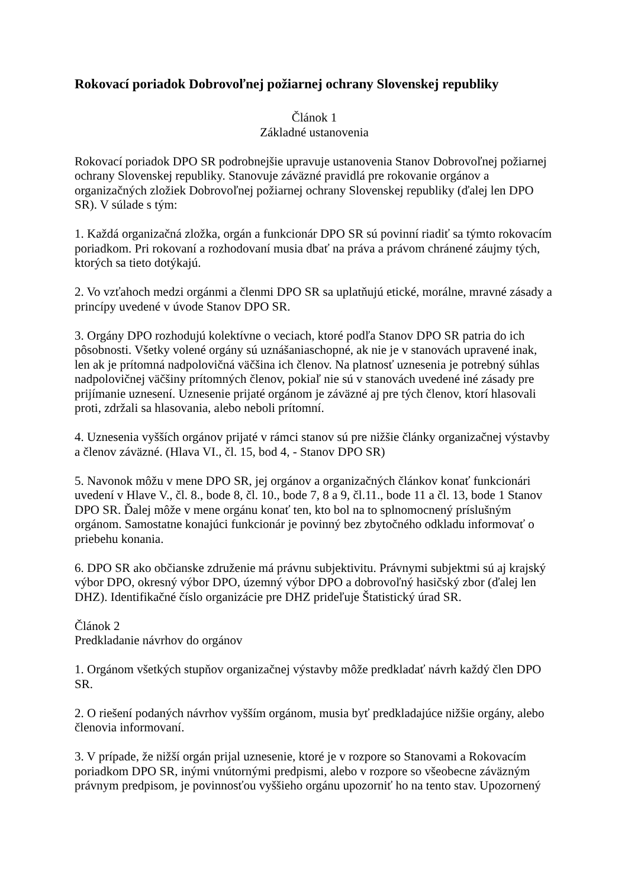Rokovací poriadok Dobrovoľnej požiarnej ochrany Slovenskej republiky
Článok 1
Základné ustanovenia
Rokovací poriadok DPO SR podrobnejšie upravuje ustanovenia Stanov Dobrovoľnej požiarnej ochrany Slovenskej republiky. Stanovuje záväzné pravidlá pre rokovanie orgánov a organizačných zložiek Dobrovoľnej požiarnej ochrany Slovenskej republiky (ďalej len DPO SR). V súlade s tým:
1. Každá organizačná zložka, orgán a funkcionár DPO SR sú povinní riadiť sa týmto rokovacím poriadkom. Pri rokovaní a rozhodovaní musia dbať na práva a právom chránené záujmy tých, ktorých sa tieto dotýkajú.
2. Vo vzťahoch medzi orgánmi a členmi DPO SR sa uplatňujú etické, morálne, mravné zásady a princípy uvedené v úvode Stanov DPO SR.
3. Orgány DPO rozhodujú kolektívne o veciach, ktoré podľa Stanov DPO SR patria do ich pôsobnosti. Všetky volené orgány sú uznášaniaschopné, ak nie je v stanovách upravené inak, len ak je prítomná nadpolovičná väčšina ich členov. Na platnosť uznesenia je potrebný súhlas nadpolovičnej väčšiny prítomných členov, pokiaľ nie sú v stanovách uvedené iné zásady pre prijímanie uznesení. Uznesenie prijaté orgánom je záväzné aj pre tých členov, ktorí hlasovali proti, zdržali sa hlasovania, alebo neboli prítomní.
4. Uznesenia vyšších orgánov prijaté v rámci stanov sú pre nižšie články organizačnej výstavby a členov záväzné. (Hlava VI., čl. 15, bod 4, - Stanov DPO SR)
5. Navonok môžu v mene DPO SR, jej orgánov a organizačných článkov konať funkcionári uvedení v Hlave V., čl. 8., bode 8, čl. 10., bode 7, 8 a 9, čl.11., bode 11 a čl. 13, bode 1 Stanov DPO SR. Ďalej môže v mene orgánu konať ten, kto bol na to splnomocnený príslušným orgánom. Samostatne konajúci funkcionár je povinný bez zbytočného odkladu informovať o priebehu konania.
6. DPO SR ako občianske združenie má právnu subjektivitu. Právnymi subjektmi sú aj krajský výbor DPO, okresný výbor DPO, územný výbor DPO a dobrovoľný hasičský zbor (ďalej len DHZ). Identifikačné číslo organizácie pre DHZ prideľuje Štatistický úrad SR.
Článok 2
Predkladanie návrhov do orgánov
1. Orgánom všetkých stupňov organizačnej výstavby môže predkladať návrh každý člen DPO SR.
2. O riešení podaných návrhov vyšším orgánom, musia byť predkladajúce nižšie orgány, alebo členovia informovaní.
3. V prípade, že nižší orgán prijal uznesenie, ktoré je v rozpore so Stanovami a Rokovacím poriadkom DPO SR, inými vnútornými predpismi, alebo v rozpore so všeobecne záväzným právnym predpisom, je povinnosťou vyššieho orgánu upozorniť ho na tento stav. Upozornený